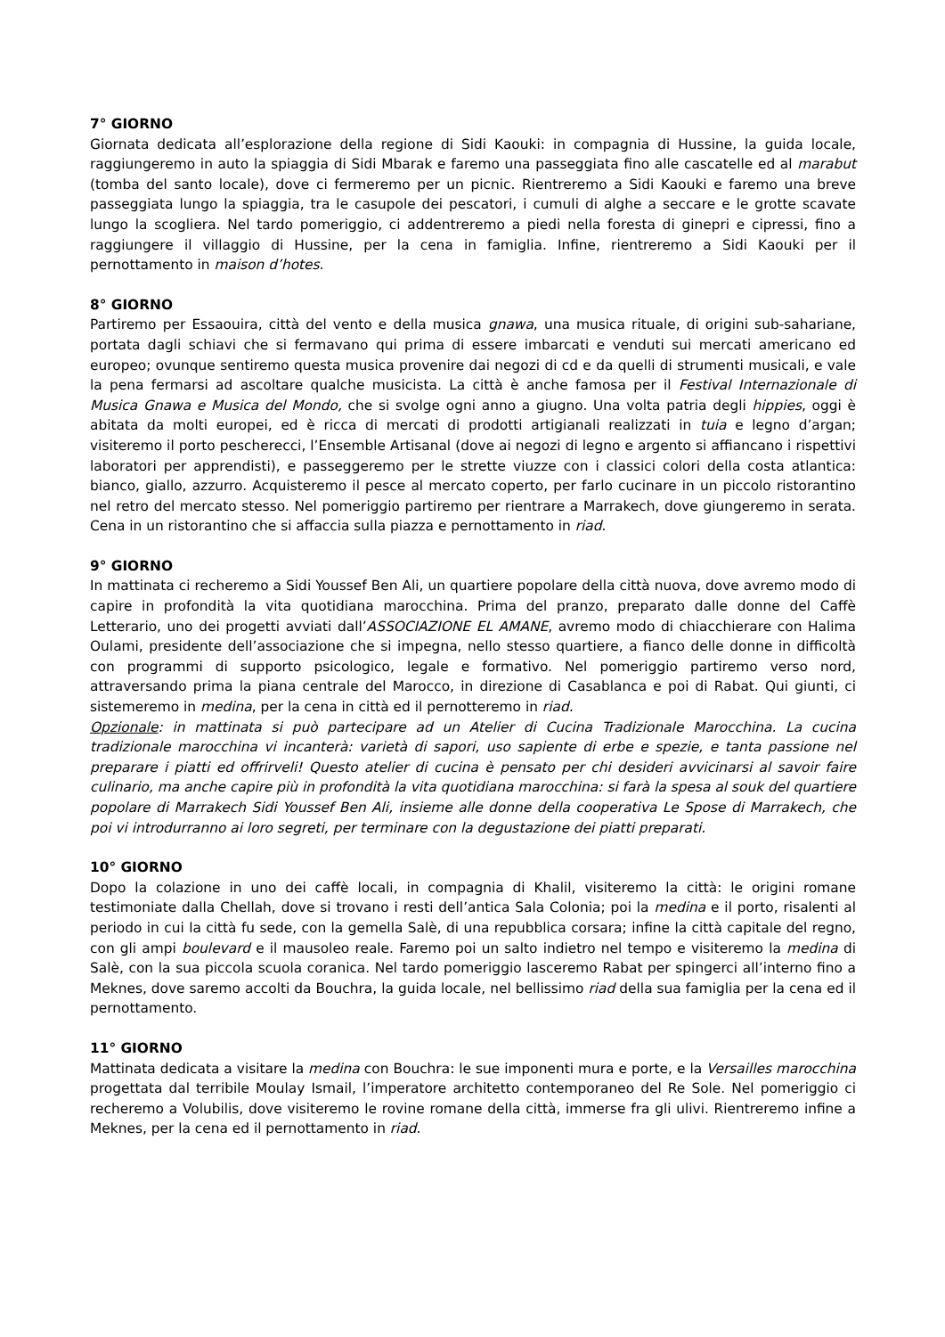7° GIORNO
Giornata dedicata all’esplorazione della regione di Sidi Kaouki: in compagnia di Hussine, la guida locale, raggiungeremo in auto la spiaggia di Sidi Mbarak e faremo una passeggiata fino alle cascatelle ed al marabut (tomba del santo locale), dove ci fermeremo per un picnic. Rientreremo a Sidi Kaouki e faremo una breve passeggiata lungo la spiaggia, tra le casupole dei pescatori, i cumuli di alghe a seccare e le grotte scavate lungo la scogliera. Nel tardo pomeriggio, ci addentreremo a piedi nella foresta di ginepri e cipressi, fino a raggiungere il villaggio di Hussine, per la cena in famiglia. Infine, rientreremo a Sidi Kaouki per il pernottamento in maison d’hotes.
8° GIORNO
Partiremo per Essaouira, città del vento e della musica gnawa, una musica rituale, di origini sub-sahariane, portata dagli schiavi che si fermavano qui prima di essere imbarcati e venduti sui mercati americano ed europeo; ovunque sentiremo questa musica provenire dai negozi di cd e da quelli di strumenti musicali, e vale la pena fermarsi ad ascoltare qualche musicista. La città è anche famosa per il Festival Internazionale di Musica Gnawa e Musica del Mondo, che si svolge ogni anno a giugno. Una volta patria degli hippies, oggi è abitata da molti europei, ed è ricca di mercati di prodotti artigianali realizzati in tuia e legno d’argan; visiteremo il porto pescherecci, l’Ensemble Artisanal (dove ai negozi di legno e argento si affiancano i rispettivi laboratori per apprendisti), e passeggeremo per le strette viuzze con i classici colori della costa atlantica: bianco, giallo, azzurro. Acquisteremo il pesce al mercato coperto, per farlo cucinare in un piccolo ristorantino nel retro del mercato stesso. Nel pomeriggio partiremo per rientrare a Marrakech, dove giungeremo in serata. Cena in un ristorantino che si affaccia sulla piazza e pernottamento in riad.
9° GIORNO
In mattinata ci recheremo a Sidi Youssef Ben Ali, un quartiere popolare della città nuova, dove avremo modo di capire in profondità la vita quotidiana marocchina. Prima del pranzo, preparato dalle donne del Caffè Letterario, uno dei progetti avviati dall’ASSOCIAZIONE EL AMANE, avremo modo di chiacchierare con Halima Oulami, presidente dell’associazione che si impegna, nello stesso quartiere, a fianco delle donne in difficoltà con programmi di supporto psicologico, legale e formativo. Nel pomeriggio partiremo verso nord, attraversando prima la piana centrale del Marocco, in direzione di Casablanca e poi di Rabat. Qui giunti, ci sistemeremo in medina, per la cena in città ed il pernotteremo in riad.
Opzionale: in mattinata si può partecipare ad un Atelier di Cucina Tradizionale Marocchina. La cucina tradizionale marocchina vi incanterà: varietà di sapori, uso sapiente di erbe e spezie, e tanta passione nel preparare i piatti ed offrirveli! Questo atelier di cucina è pensato per chi desideri avvicinarsi al savoir faire culinario, ma anche capire più in profondità la vita quotidiana marocchina: si farà la spesa al souk del quartiere popolare di Marrakech Sidi Youssef Ben Ali, insieme alle donne della cooperativa Le Spose di Marrakech, che poi vi introdurranno ai loro segreti, per terminare con la degustazione dei piatti preparati.
10° GIORNO
Dopo la colazione in uno dei caffè locali, in compagnia di Khalil, visiteremo la città: le origini romane testimoniate dalla Chellah, dove si trovano i resti dell’antica Sala Colonia; poi la medina e il porto, risalenti al periodo in cui la città fu sede, con la gemella Salè, di una repubblica corsara; infine la città capitale del regno, con gli ampi boulevard e il mausoleo reale. Faremo poi un salto indietro nel tempo e visiteremo la medina di Salè, con la sua piccola scuola coranica. Nel tardo pomeriggio lasceremo Rabat per spingerci all’interno fino a Meknes, dove saremo accolti da Bouchra, la guida locale, nel bellissimo riad della sua famiglia per la cena ed il pernottamento.
11° GIORNO
Mattinata dedicata a visitare la medina con Bouchra: le sue imponenti mura e porte, e la Versailles marocchina progettata dal terribile Moulay Ismail, l’imperatore architetto contemporaneo del Re Sole. Nel pomeriggio ci recheremo a Volubilis, dove visiteremo le rovine romane della città, immerse fra gli ulivi. Rientreremo infine a Meknes, per la cena ed il pernottamento in riad.